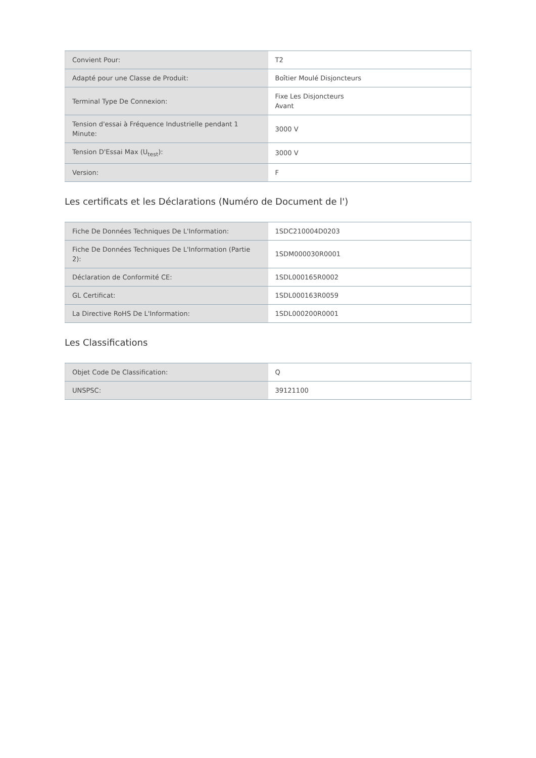| Convient Pour: | T2 |
| Adapté pour une Classe de Produit: | Boîtier Moulé Disjoncteurs |
| Terminal Type De Connexion: | Fixe Les Disjoncteurs Avant |
| Tension d'essai à Fréquence Industrielle pendant 1 Minute: | 3000 V |
| Tension D'Essai Max (U<sub>test</sub>): | 3000 V |
| Version: | F |
Les certificats et les Déclarations (Numéro de Document de l')
| Fiche De Données Techniques De L'Information: | 1SDC210004D0203 |
| Fiche De Données Techniques De L'Information (Partie 2): | 1SDM000030R0001 |
| Déclaration de Conformité CE: | 1SDL000165R0002 |
| GL Certificat: | 1SDL000163R0059 |
| La Directive RoHS De L'Information: | 1SDL000200R0001 |
Les Classifications
| Objet Code De Classification: | Q |
| UNSPSC: | 39121100 |